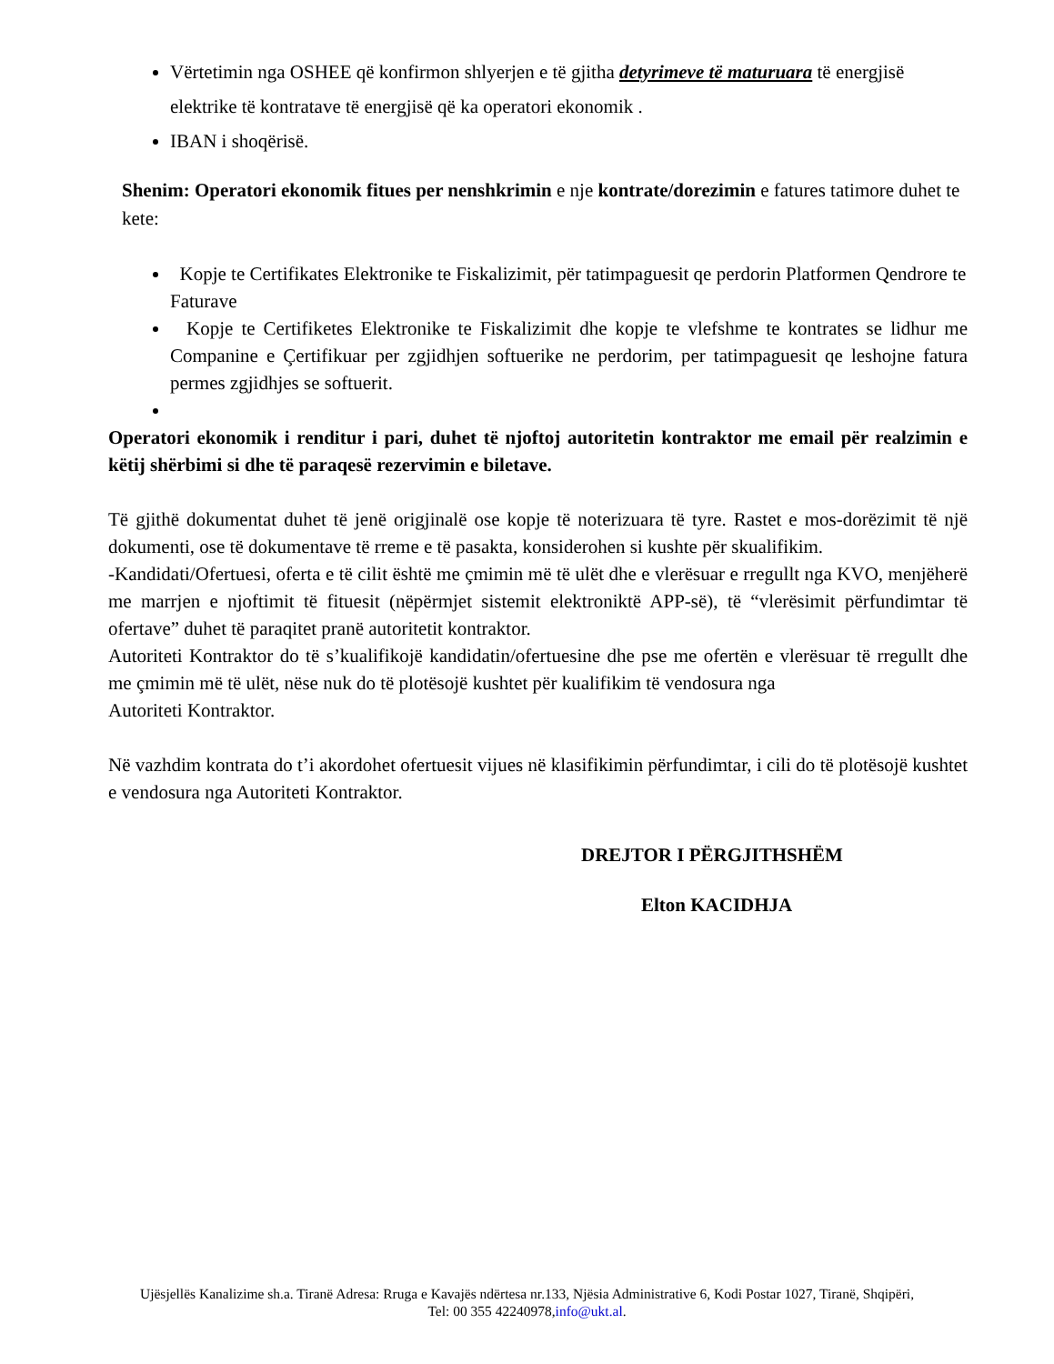Vërtetimin nga OSHEE që konfirmon shlyerjen e të gjitha detyrimeve të maturuara të energjisë elektrike të kontratave të energjisë që ka operatori ekonomik .
IBAN i shoqërisë.
Shenim: Operatori ekonomik fitues per nenshkrimin e nje kontrate/dorezimin e fatures tatimore duhet te kete:
Kopje te Certifikates Elektronike te Fiskalizimit, për tatimpaguesit qe perdorin Platformen Qendrore te Faturave
Kopje te Certifiketes Elektronike te Fiskalizimit dhe kopje te vlefshme te kontrates se lidhur me Companine e Çertifikuar per zgjidhjen softuerike ne perdorim, per tatimpaguesit qe leshojne fatura permes zgjidhjes se softuerit.
Operatori ekonomik i renditur i pari, duhet të njoftoj autoritetin kontraktor me email për realzimin e këtij shërbimi si dhe të paraqesë rezervimin e biletave.
Të gjithë dokumentat duhet të jenë origjinalë ose kopje të noterizuara të tyre. Rastet e mos-dorëzimit të një dokumenti, ose të dokumentave të rreme e të pasakta, konsiderohen si kushte për skualifikim.
-Kandidati/Ofertuesi, oferta e të cilit është me çmimin më të ulët dhe e vlerësuar e rregullt nga KVO, menjëherë me marrjen e njoftimit të fituesit (nëpërmjet sistemit elektroniktë APP-së), të “vlerësimit përfundimtar të ofertave” duhet të paraqitet pranë autoritetit kontraktor.
Autoriteti Kontraktor do të s’kualifikojë kandidatin/ofertuesine dhe pse me ofertën e vlerësuar të rregullt dhe me çmimin më të ulët, nëse nuk do të plotësojë kushtet për kualifikim të vendosura nga
Autoriteti Kontraktor.
Në vazhdim kontrata do t’i akordohet ofertuesit vijues në klasifikimin përfundimtar, i cili do të plotësojë kushtet e vendosura nga Autoriteti Kontraktor.
DREJTOR I PËRGJITHSHËM
Elton KACIDHJA
Ujësjellës Kanalizime sh.a. Tiranë Adresa: Rruga e Kavajës ndërtesa nr.133, Njësia Administrative 6, Kodi Postar 1027, Tiranë, Shqipëri,
Tel: 00 355 42240978,info@ukt.al.